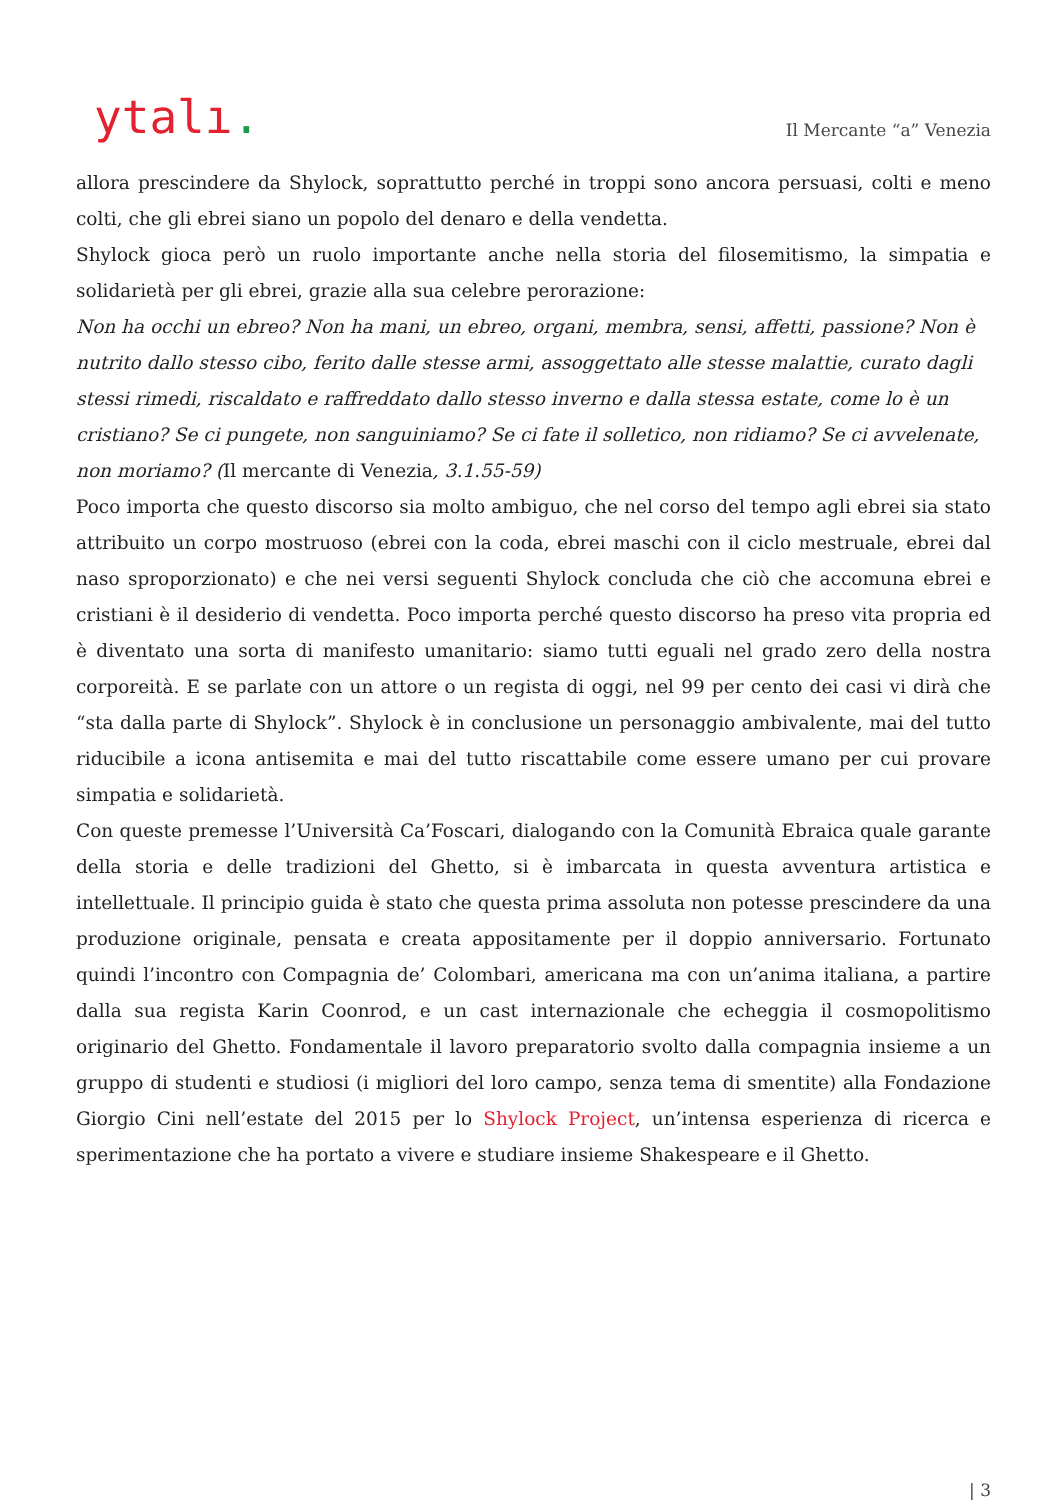ytalı.
Il Mercante “a” Venezia
allora prescindere da Shylock, soprattutto perché in troppi sono ancora persuasi, colti e meno colti, che gli ebrei siano un popolo del denaro e della vendetta.
Shylock gioca però un ruolo importante anche nella storia del filosemitismo, la simpatia e solidarietà per gli ebrei, grazie alla sua celebre perorazione:
Non ha occhi un ebreo? Non ha mani, un ebreo, organi, membra, sensi, affetti, passione? Non è nutrito dallo stesso cibo, ferito dalle stesse armi, assoggettato alle stesse malattie, curato dagli stessi rimedi, riscaldato e raffreddato dallo stesso inverno e dalla stessa estate, come lo è un cristiano? Se ci pungete, non sanguiniamo? Se ci fate il solletico, non ridiamo? Se ci avvelenate, non moriamo? (Il mercante di Venezia, 3.1.55-59)
Poco importa che questo discorso sia molto ambiguo, che nel corso del tempo agli ebrei sia stato attribuito un corpo mostruoso (ebrei con la coda, ebrei maschi con il ciclo mestruale, ebrei dal naso sproporzionato) e che nei versi seguenti Shylock concluda che ciò che accomuna ebrei e cristiani è il desiderio di vendetta. Poco importa perché questo discorso ha preso vita propria ed è diventato una sorta di manifesto umanitario: siamo tutti eguali nel grado zero della nostra corporeità. E se parlate con un attore o un regista di oggi, nel 99 per cento dei casi vi dirà che “sta dalla parte di Shylock”. Shylock è in conclusione un personaggio ambivalente, mai del tutto riducibile a icona antisemita e mai del tutto riscattabile come essere umano per cui provare simpatia e solidarietà.
Con queste premesse l’Università Ca’Foscari, dialogando con la Comunità Ebraica quale garante della storia e delle tradizioni del Ghetto, si è imbarcata in questa avventura artistica e intellettuale. Il principio guida è stato che questa prima assoluta non potesse prescindere da una produzione originale, pensata e creata appositamente per il doppio anniversario. Fortunato quindi l’incontro con Compagnia de’ Colombari, americana ma con un’anima italiana, a partire dalla sua regista Karin Coonrod, e un cast internazionale che echeggia il cosmopolitismo originario del Ghetto. Fondamentale il lavoro preparatorio svolto dalla compagnia insieme a un gruppo di studenti e studiosi (i migliori del loro campo, senza tema di smentite) alla Fondazione Giorgio Cini nell’estate del 2015 per lo Shylock Project, un’intensa esperienza di ricerca e sperimentazione che ha portato a vivere e studiare insieme Shakespeare e il Ghetto.
| 3